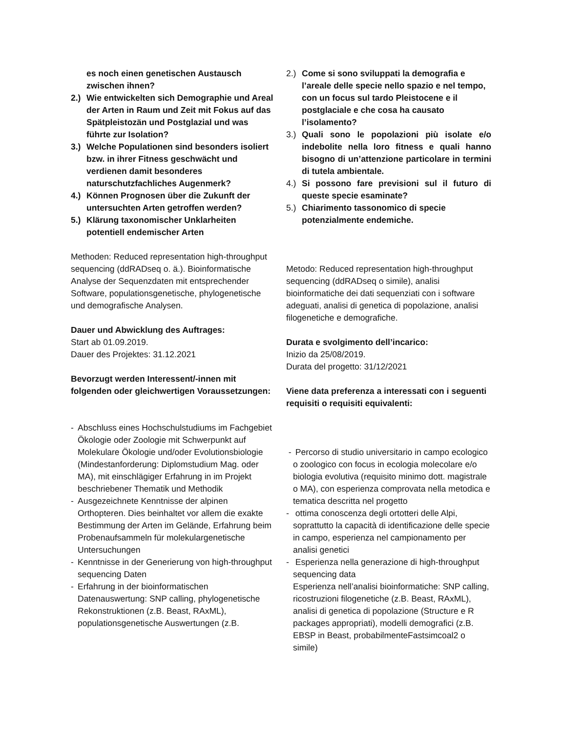es noch einen genetischen Austausch zwischen ihnen?
2.) Wie entwickelten sich Demographie und Areal der Arten in Raum und Zeit mit Fokus auf das Spätpleistozän und Postglazial und was führte zur Isolation?
3.) Welche Populationen sind besonders isoliert bzw. in ihrer Fitness geschwächt und verdienen damit besonderes naturschutzfachliches Augenmerk?
4.) Können Prognosen über die Zukunft der untersuchten Arten getroffen werden?
5.) Klärung taxonomischer Unklarheiten potentiell endemischer Arten
Methoden: Reduced representation high-throughput sequencing (ddRADseq o. ä.). Bioinformatische Analyse der Sequenzdaten mit entsprechender Software, populationsgenetische, phylogenetische und demografische Analysen.
Dauer und Abwicklung des Auftrages:
Start ab 01.09.2019.
Dauer des Projektes: 31.12.2021
Bevorzugt werden Interessent/-innen mit folgenden oder gleichwertigen Voraussetzungen:
- Abschluss eines Hochschulstudiums im Fachgebiet Ökologie oder Zoologie mit Schwerpunkt auf Molekulare Ökologie und/oder Evolutionsbiologie (Mindestanforderung: Diplomstudium Mag. oder MA), mit einschlägiger Erfahrung in im Projekt beschriebener Thematik und Methodik
- Ausgezeichnete Kenntnisse der alpinen Orthopteren. Dies beinhaltet vor allem die exakte Bestimmung der Arten im Gelände, Erfahrung beim Probenaufsammeln für molekulargenetische Untersuchungen
- Kenntnisse in der Generierung von high-throughput sequencing Daten
- Erfahrung in der bioinformatischen Datenauswertung: SNP calling, phylogenetische Rekonstruktionen (z.B. Beast, RAxML), populationsgenetische Auswertungen (z.B.
2.) Come si sono sviluppati la demografia e l’areale delle specie nello spazio e nel tempo, con un focus sul tardo Pleistocene e il postglaciale e che cosa ha causato l’isolamento?
3.) Quali sono le popolazioni più isolate e/o indebolite nella loro fitness e quali hanno bisogno di un’attenzione particolare in termini di tutela ambientale.
4.) Si possono fare previsioni sul il futuro di queste specie esaminate?
5.) Chiarimento tassonomico di specie potenzialmente endemiche.
Metodo: Reduced representation high-throughput sequencing (ddRADseq o simile), analisi bioinformatiche dei dati sequenziati con i software adeguati, analisi di genetica di popolazione, analisi filogenetiche e demografiche.
Durata e svolgimento dell’incarico:
Inizio da 25/08/2019.
Durata del progetto: 31/12/2021
Viene data preferenza a interessati con i seguenti requisiti o requisiti equivalenti:
- Percorso di studio universitario in campo ecologico o zoologico con focus in ecologia molecolare e/o biologia evolutiva (requisito minimo dott. magistrale o MA), con esperienza comprovata nella metodica e tematica descritta nel progetto
- ottima conoscenza degli ortotteri delle Alpi, soprattutto la capacità di identificazione delle specie in campo, esperienza nel campionamento per analisi genetici
- Esperienza nella generazione di high-throughput sequencing data
Esperienza nell’analisi bioinformatiche: SNP calling, ricostruzioni filogenetiche (z.B. Beast, RAxML), analisi di genetica di popolazione (Structure e R packages appropriati), modelli demografici (z.B. EBSP in Beast, probabilmenteFastsimcoal2 o simile)